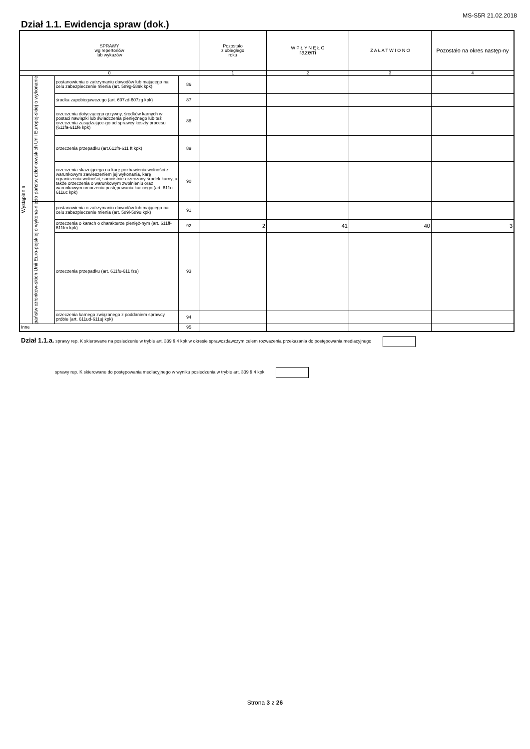MS-S5R 21.02.2018
Dział 1.1. Ewidencja spraw (dok.)
| SPRAWY wg repertoriów lub wykazów | | | | Pozostało z ubiegłego roku | W P Ł Y N Ę Ł O razem | Z A Ł A T W I O N O | Pozostało na okres następ-ny |
| --- | --- | --- | --- | --- | --- | --- | --- |
| 0 | | | | 1 | 2 | 3 | 4 |
| Wystąpienia | do państw członkowskich Unii Europej-skiej o wykonanie | postanowienia o zatrzymaniu dowodów lub mającego na celu zabezpieczenie mienia (art. 589g-589k kpk) | 86 | | | | |
| | | środka zapobiegawczego (art. 607zd-607zg kpk) | 87 | | | | |
| | | orzeczenia dotyczącego grzywny, środków karnych w postaci nawiązki lub świadczenia pieniężnego lub też orzeczenia zasądzające-go od sprawcy koszty procesu (611fa-611fe kpk) | 88 | | | | |
| | | orzeczenia przepadku (art.611fn-611 ft kpk) | 89 | | | | |
| | | orzeczenia skazującego na karę pozbawienia wolności z warunkowym zawieszeniem jej wykonania, karę ograniczenia wolności, samoistnie orzeczony środek karny, a także orzeczenia o warunkowym zwolnieniu oraz warunkowym umorzeniu postępowania kar-nego (art. 611u-611uc kpk) | 90 | | | | |
| | państw członkow-skich Unii Euro-pejskiej o wykona-nie | postanowienia o zatrzymaniu dowodów lub mającego na celu zabezpieczenie mienia (art. 589l-589u kpk) | 91 | | | | |
| | | orzeczenia o karach o charakterze pienięż-nym (art. 611ff-611fm kpk) | 92 | 2 | 41 | 40 | 3 |
| | | orzeczenia przepadku (art. 611fu-611 fze) | 93 | | | | |
| | | orzeczenia karnego związanego z poddaniem sprawcy próbie (art. 611ud-611uj kpk) | 94 | | | | |
| Inne | | | 95 | | | | |
Dział 1.1.a. sprawy rep. K skierowane na posiedzenie w trybie art. 339 § 4 kpk w okresie sprawozdawczym celem rozważenia przekazania do postępowania mediacyjnego
sprawy rep. K skierowane do postępowania mediacyjnego w wyniku posiedzenia w trybie art. 339 § 4 kpk
Strona 3 z 26